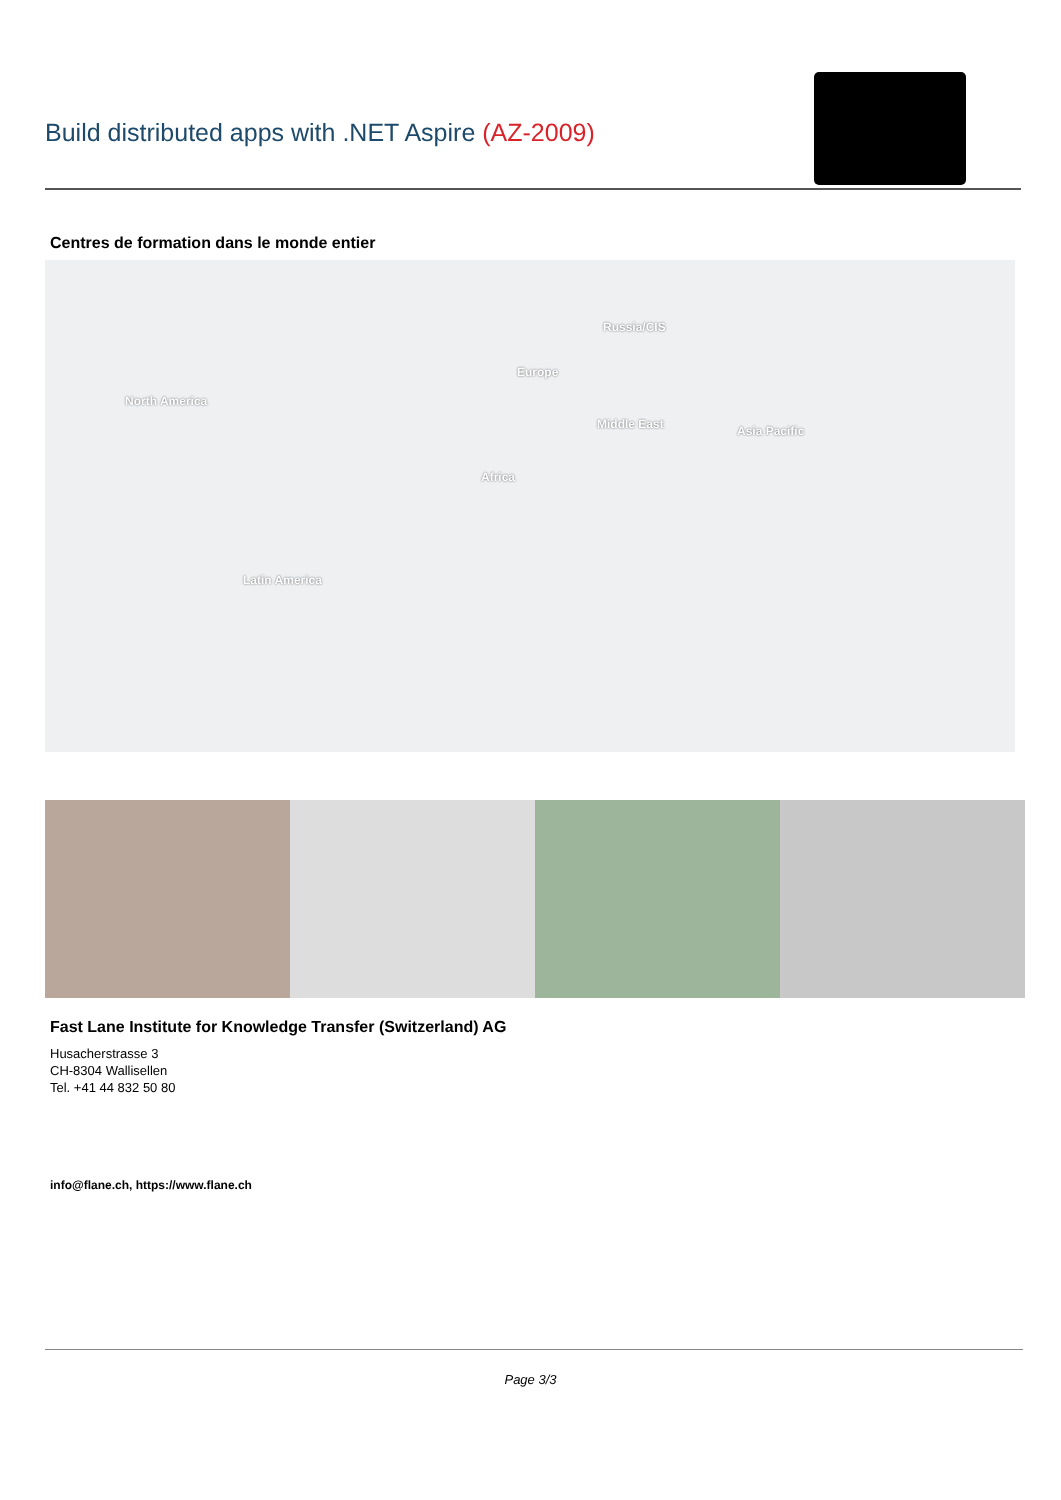Build distributed apps with .NET Aspire (AZ-2009)
Centres de formation dans le monde entier
North America
Russia/CIS
Europe
Middle East Asia Pacific
Africa
Latin America
Fast Lane Institute for Knowledge Transfer (Switzerland) AG
Husacherstrasse 3
CH-8304 Wallisellen
Tel. +41 44 832 50 80
info@flane.ch, https://www.flane.ch
Page 3/3